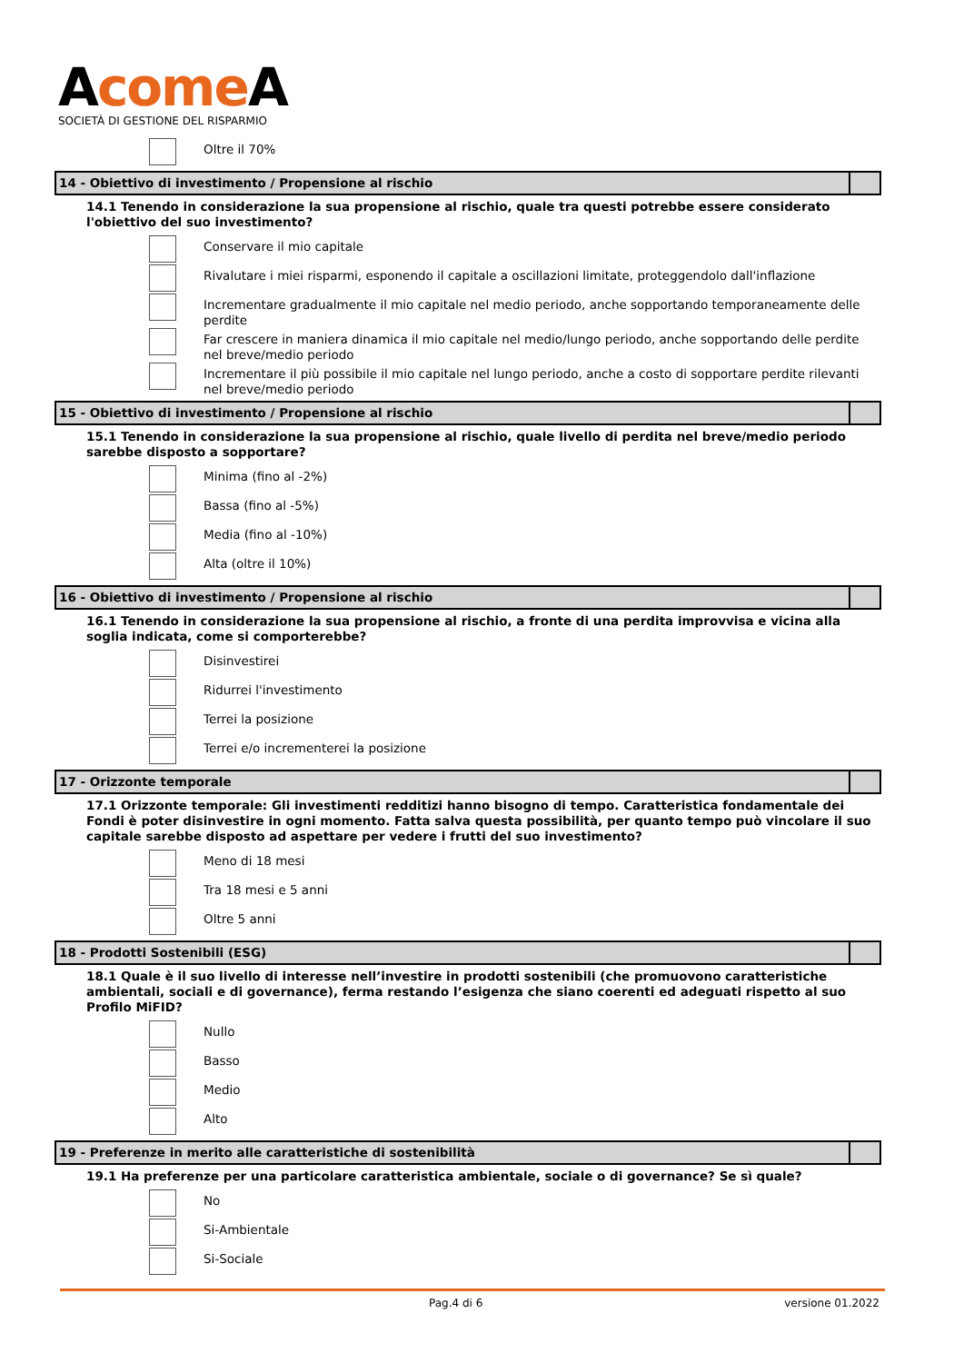Acome A
SOCIETÀ DI GESTIONE DEL RISPARMIO
Oltre il 70%
14 - Obiettivo di investimento / Propensione al rischio
14.1 Tenendo in considerazione la sua propensione al rischio, quale tra questi potrebbe essere considerato l'obiettivo del suo investimento?
Conservare il mio capitale
Rivalutare i miei risparmi, esponendo il capitale a oscillazioni limitate, proteggendolo dall'inflazione
Incrementare gradualmente il mio capitale nel medio periodo, anche sopportando temporaneamente delle perdite
Far crescere in maniera dinamica il mio capitale nel medio/lungo periodo, anche sopportando delle perdite nel breve/medio periodo
Incrementare il più possibile il mio capitale nel lungo periodo, anche a costo di sopportare perdite rilevanti nel breve/medio periodo
15 - Obiettivo di investimento / Propensione al rischio
15.1 Tenendo in considerazione la sua propensione al rischio, quale livello di perdita nel breve/medio periodo sarebbe disposto a sopportare?
Minima (fino al -2%)
Bassa (fino al -5%)
Media (fino al -10%)
Alta (oltre il 10%)
16 - Obiettivo di investimento / Propensione al rischio
16.1 Tenendo in considerazione la sua propensione al rischio, a fronte di una perdita improvvisa e vicina alla soglia indicata, come si comporterebbe?
Disinvestirei
Ridurrei l'investimento
Terrei la posizione
Terrei e/o incrementerei la posizione
17 - Orizzonte temporale
17.1 Orizzonte temporale: Gli investimenti redditizi hanno bisogno di tempo. Caratteristica fondamentale dei Fondi è poter disinvestire in ogni momento. Fatta salva questa possibilità, per quanto tempo può vincolare il suo capitale sarebbe disposto ad aspettare per vedere i frutti del suo investimento?
Meno di 18 mesi
Tra 18 mesi e 5 anni
Oltre 5 anni
18 - Prodotti Sostenibili (ESG)
18.1 Quale è il suo livello di interesse nell’investire in prodotti sostenibili (che promuovono caratteristiche ambientali, sociali e di governance), ferma restando l’esigenza che siano coerenti ed adeguati rispetto al suo Profilo MiFID?
Nullo
Basso
Medio
Alto
19 - Preferenze in merito alle caratteristiche di sostenibilità
19.1 Ha preferenze per una particolare caratteristica ambientale, sociale o di governance? Se sì quale?
No
Si-Ambientale
Si-Sociale
Pag.4 di 6 versione 01.2022